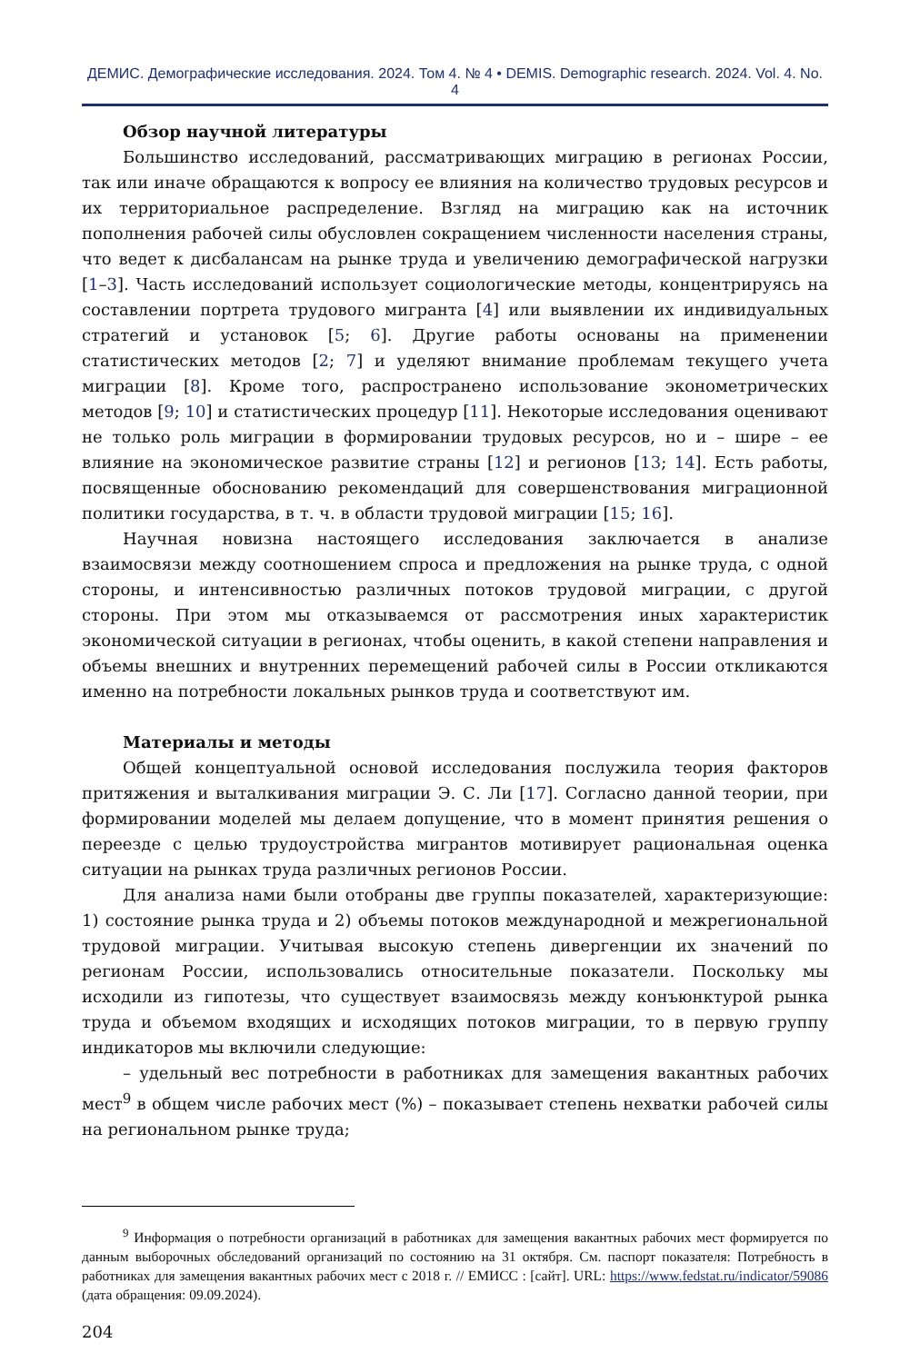ДЕМИС. Демографические исследования. 2024. Том 4. № 4 • DEMIS. Demographic research. 2024. Vol. 4. No. 4
Обзор научной литературы
Большинство исследований, рассматривающих миграцию в регионах России, так или иначе обращаются к вопросу ее влияния на количество трудовых ресурсов и их территориальное распределение. Взгляд на миграцию как на источник пополнения рабочей силы обусловлен сокращением численности населения страны, что ведет к дисбалансам на рынке труда и увеличению демографической нагрузки [1–3]. Часть исследований использует социологические методы, концентрируясь на составлении портрета трудового мигранта [4] или выявлении их индивидуальных стратегий и установок [5; 6]. Другие работы основаны на применении статистических методов [2; 7] и уделяют внимание проблемам текущего учета миграции [8]. Кроме того, распространено использование эконометрических методов [9; 10] и статистических процедур [11]. Некоторые исследования оценивают не только роль миграции в формировании трудовых ресурсов, но и – шире – ее влияние на экономическое развитие страны [12] и регионов [13; 14]. Есть работы, посвященные обоснованию рекомендаций для совершенствования миграционной политики государства, в т. ч. в области трудовой миграции [15; 16].
Научная новизна настоящего исследования заключается в анализе взаимосвязи между соотношением спроса и предложения на рынке труда, с одной стороны, и интенсивностью различных потоков трудовой миграции, с другой стороны. При этом мы отказываемся от рассмотрения иных характеристик экономической ситуации в регионах, чтобы оценить, в какой степени направления и объемы внешних и внутренних перемещений рабочей силы в России откликаются именно на потребности локальных рынков труда и соответствуют им.
Материалы и методы
Общей концептуальной основой исследования послужила теория факторов притяжения и выталкивания миграции Э. С. Ли [17]. Согласно данной теории, при формировании моделей мы делаем допущение, что в момент принятия решения о переезде с целью трудоустройства мигрантов мотивирует рациональная оценка ситуации на рынках труда различных регионов России.
Для анализа нами были отобраны две группы показателей, характеризующие: 1) состояние рынка труда и 2) объемы потоков международной и межрегиональной трудовой миграции. Учитывая высокую степень дивергенции их значений по регионам России, использовались относительные показатели. Поскольку мы исходили из гипотезы, что существует взаимосвязь между конъюнктурой рынка труда и объемом входящих и исходящих потоков миграции, то в первую группу индикаторов мы включили следующие:
– удельный вес потребности в работниках для замещения вакантных рабочих мест<sup>9</sup> в общем числе рабочих мест (%) – показывает степень нехватки рабочей силы на региональном рынке труда;
<sup>9</sup> Информация о потребности организаций в работниках для замещения вакантных рабочих мест формируется по данным выборочных обследований организаций по состоянию на 31 октября. См. паспорт показателя: Потребность в работниках для замещения вакантных рабочих мест с 2018 г. // ЕМИСС : [сайт]. URL: https://www.fedstat.ru/indicator/59086 (дата обращения: 09.09.2024).
204